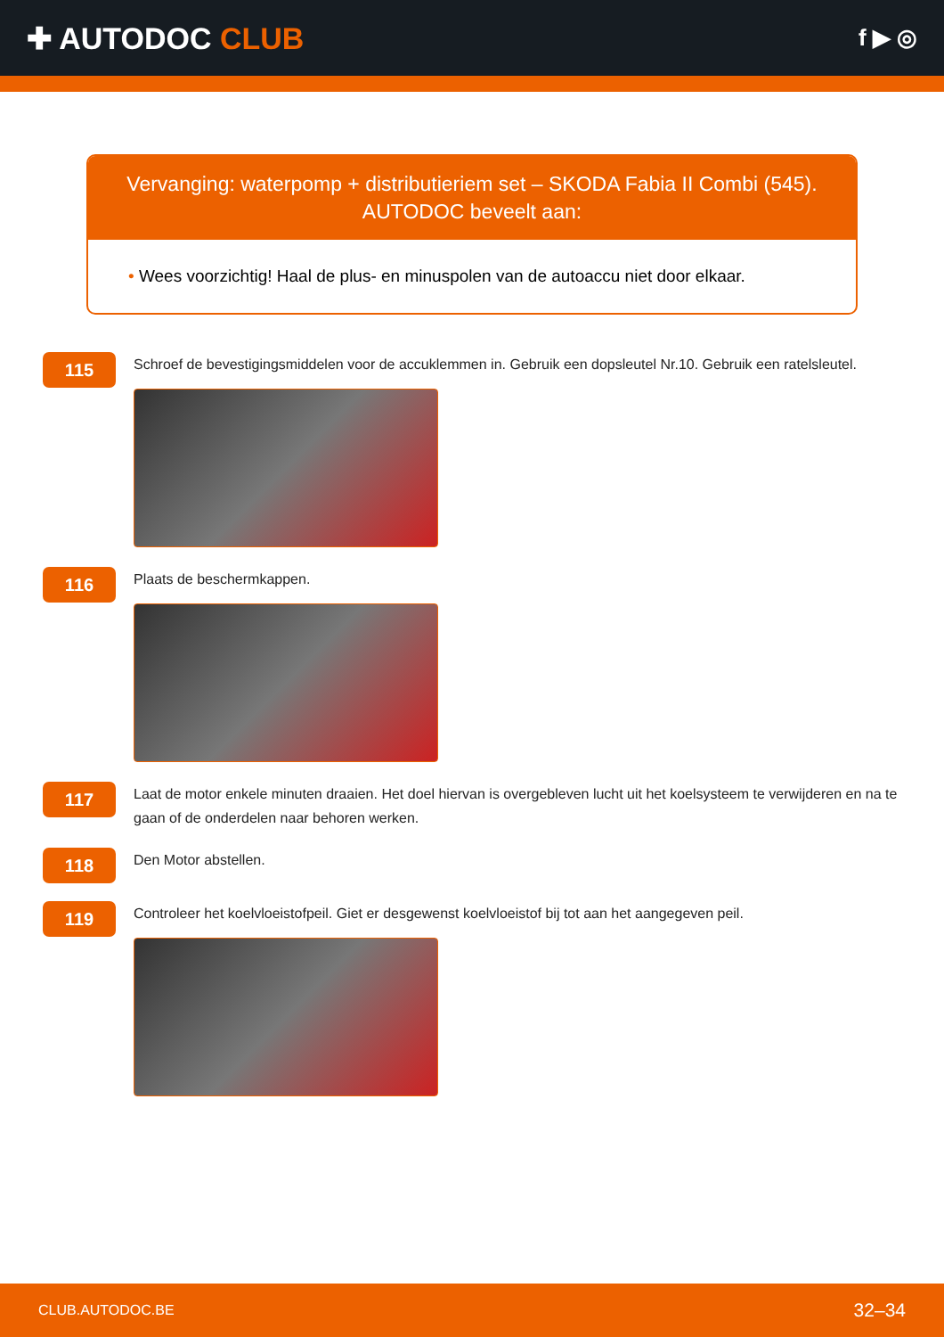✚ AUTODOC CLUB
f ▶ ◎
Vervanging: waterpomp + distributieriem set – SKODA Fabia II Combi (545).
AUTODOC beveelt aan:
• Wees voorzichtig! Haal de plus- en minuspolen van de autoaccu niet door elkaar.
115
Schroef de bevestigingsmiddelen voor de accuklemmen in. Gebruik een dopsleutel Nr.10. Gebruik een ratelsleutel.
116
Plaats de beschermkappen.
117
Laat de motor enkele minuten draaien. Het doel hiervan is overgebleven lucht uit het koelsysteem te verwijderen en na te gaan of de onderdelen naar behoren werken.
118
Den Motor abstellen.
119
Controleer het koelvloeistofpeil. Giet er desgewenst koelvloeistof bij tot aan het aangegeven peil.
CLUB.AUTODOC.BE 32–34